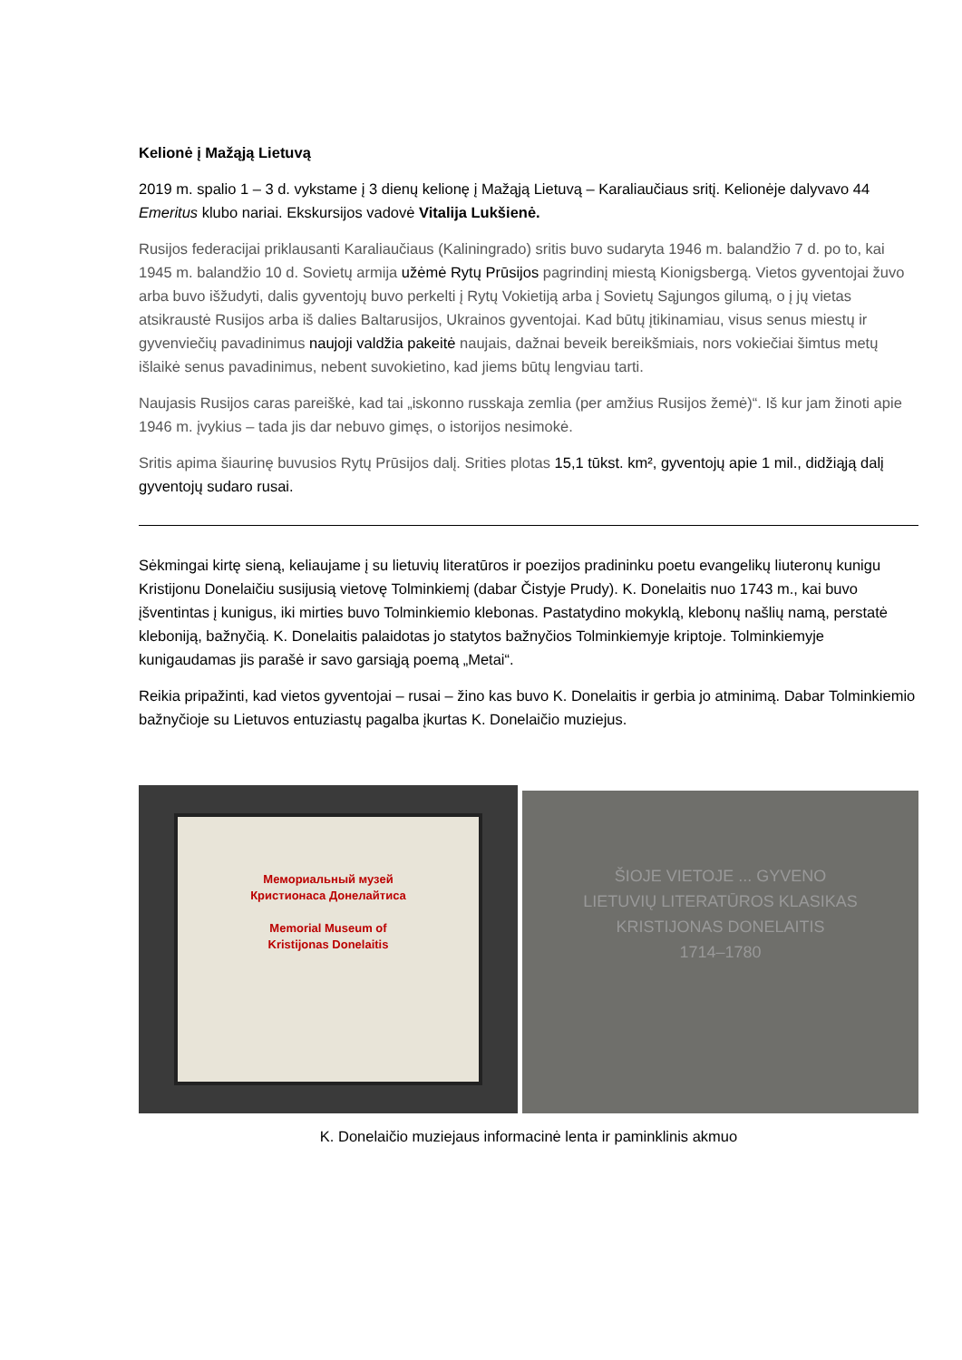Kelionė į Mažąją Lietuvą
2019 m. spalio 1 – 3 d. vykstame į 3 dienų kelionę į Mažąją Lietuvą – Karaliaučiaus sritį. Kelionėje dalyvavo 44 Emeritus klubo nariai. Ekskursijos vadovė Vitalija Lukšienė.
Rusijos federacijai priklausanti Karaliaučiaus (Kaliningrado) sritis buvo sudaryta 1946 m. balandžio 7 d. po to, kai 1945 m. balandžio 10 d. Sovietų armija užėmė Rytų Prūsijos pagrindinį miestą Kionigsbergą. Vietos gyventojai žuvo arba buvo išžudyti, dalis gyventojų buvo perkelti į Rytų Vokietiją arba į Sovietų Sąjungos gilumą, o į jų vietas atsikraustė Rusijos arba iš dalies Baltarusijos, Ukrainos gyventojai. Kad būtų įtikinamiau, visus senus miestų ir gyvenviečių pavadinimus naujoji valdžia pakeitė naujais, dažnai beveik bereikšmiais, nors vokiečiai šimtus metų išlaikė senus pavadinimus, nebent suvokietino, kad jiems būtų lengviau tarti.
Naujasis Rusijos caras pareiškė, kad tai „iskonno russkaja zemlia (per amžius Rusijos žemė)“. Iš kur jam žinoti apie 1946 m. įvykius – tada jis dar nebuvo gimęs, o istorijos nesimokė.
Sritis apima šiaurinę buvusios Rytų Prūsijos dalį. Srities plotas 15,1 tūkst. km², gyventojų apie 1 mil., didžiąją dalį gyventojų sudaro rusai.
Sėkmingai kirtę sieną, keliaujame į su lietuvių literatūros ir poezijos pradininku poetu evangelikų liuteronų kunigu Kristijonu Donelaičiu susijusią vietovę Tolminkiemį (dabar Čistyje Prudy). K. Donelaitis nuo 1743 m., kai buvo įšventintas į kunigus, iki mirties buvo Tolminkiemio klebonas. Pastatydino mokyklą, klebonų našlių namą, perstatė kleboniją, bažnyčią. K. Donelaitis palaidotas jo statytos bažnyčios Tolminkiemyje kriptoje. Tolminkiemyje kunigaudamas jis parašė ir savo garsiąją poemą „Metai“.
Reikia pripažinti, kad vietos gyventojai – rusai – žino kas buvo K. Donelaitis ir gerbia jo atminimą. Dabar Tolminkiemio bažnyčioje su Lietuvos entuziastų pagalba įkurtas K. Donelaičio muziejus.
Мемориальный музей
Кристионаса Донелайтиса
Memorial Museum of
Kristijonas Donelaitis
ŠIOJE VIETOJE ... GYVENO
LIETUVIŲ LITERATŪROS KLASIKAS
KRISTIJONAS DONELAITIS
1714–1780
K. Donelaičio muziejaus informacinė lenta ir paminklinis akmuo